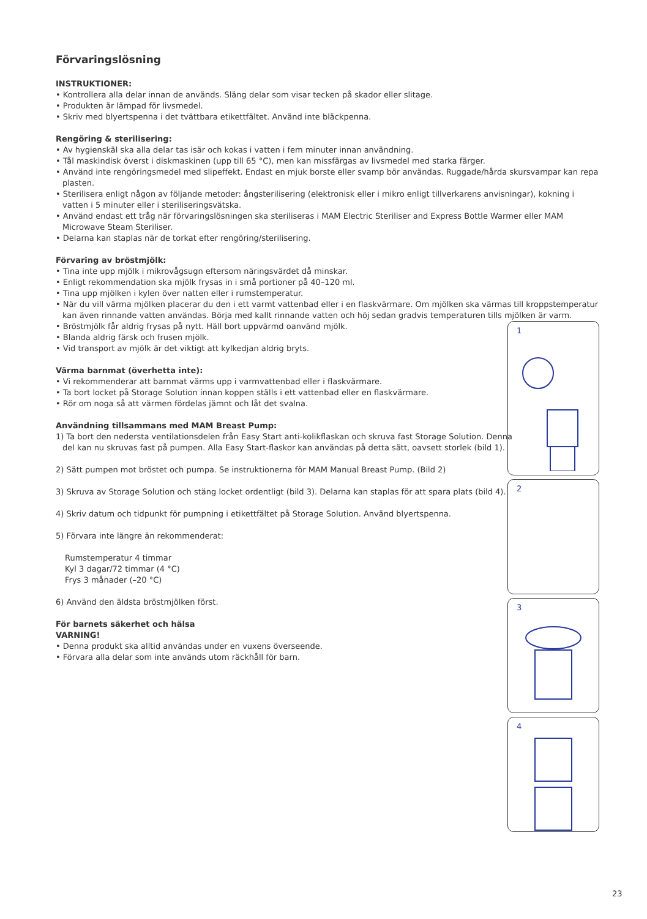Förvaringslösning
INSTRUKTIONER:
• Kontrollera alla delar innan de används. Släng delar som visar tecken på skador eller slitage.
• Produkten är lämpad för livsmedel.
• Skriv med blyertspenna i det tvättbara etikettfältet. Använd inte bläckpenna.
Rengöring & sterilisering:
• Av hygienskäl ska alla delar tas isär och kokas i vatten i fem minuter innan användning.
• Tål maskindisk överst i diskmaskinen (upp till 65 °C), men kan missfärgas av livsmedel med starka färger.
• Använd inte rengöringsmedel med slipeffekt. Endast en mjuk borste eller svamp bör användas. Ruggade/hårda skursvampar kan repa plasten.
• Sterilisera enligt någon av följande metoder: ångsterilisering (elektronisk eller i mikro enligt tillverkarens anvisningar), kokning i vatten i 5 minuter eller i steriliseringsvätska.
• Använd endast ett tråg när förvaringslösningen ska steriliseras i MAM Electric Steriliser and Express Bottle Warmer eller MAM Microwave Steam Steriliser.
• Delarna kan staplas när de torkat efter rengöring/sterilisering.
Förvaring av bröstmjölk:
• Tina inte upp mjölk i mikrovågsugn eftersom näringsvärdet då minskar.
• Enligt rekommendation ska mjölk frysas in i små portioner på 40–120 ml.
• Tina upp mjölken i kylen över natten eller i rumstemperatur.
• När du vill värma mjölken placerar du den i ett varmt vattenbad eller i en flaskvärmare. Om mjölken ska värmas till kroppstemperatur kan även rinnande vatten användas. Börja med kallt rinnande vatten och höj sedan gradvis temperaturen tills mjölken är varm.
• Bröstmjölk får aldrig frysas på nytt. Häll bort uppvärmd oanvänd mjölk.
• Blanda aldrig färsk och frusen mjölk.
• Vid transport av mjölk är det viktigt att kylkedjan aldrig bryts.
Värma barnmat (överhetta inte):
• Vi rekommenderar att barnmat värms upp i varmvattenbad eller i flaskvärmare.
• Ta bort locket på Storage Solution innan koppen ställs i ett vattenbad eller en flaskvärmare.
• Rör om noga så att värmen fördelas jämnt och låt det svalna.
Användning tillsammans med MAM Breast Pump:
1) Ta bort den nedersta ventilationsdelen från Easy Start anti-kolikflaskan och skruva fast Storage Solution. Denna del kan nu skruvas fast på pumpen. Alla Easy Start-flaskor kan användas på detta sätt, oavsett storlek (bild 1).
2) Sätt pumpen mot bröstet och pumpa. Se instruktionerna för MAM Manual Breast Pump. (Bild 2)
3) Skruva av Storage Solution och stäng locket ordentligt (bild 3). Delarna kan staplas för att spara plats (bild 4).
4) Skriv datum och tidpunkt för pumpning i etikettfältet på Storage Solution. Använd blyertspenna.
5) Förvara inte längre än rekommenderat:
Rumstemperatur 4 timmar
Kyl 3 dagar/72 timmar (4 °C)
Frys 3 månader (–20 °C)
6) Använd den äldsta bröstmjölken först.
För barnets säkerhet och hälsa
VARNING!
• Denna produkt ska alltid användas under en vuxens överseende.
• Förvara alla delar som inte används utom räckhåll för barn.
1
2
3
4
23